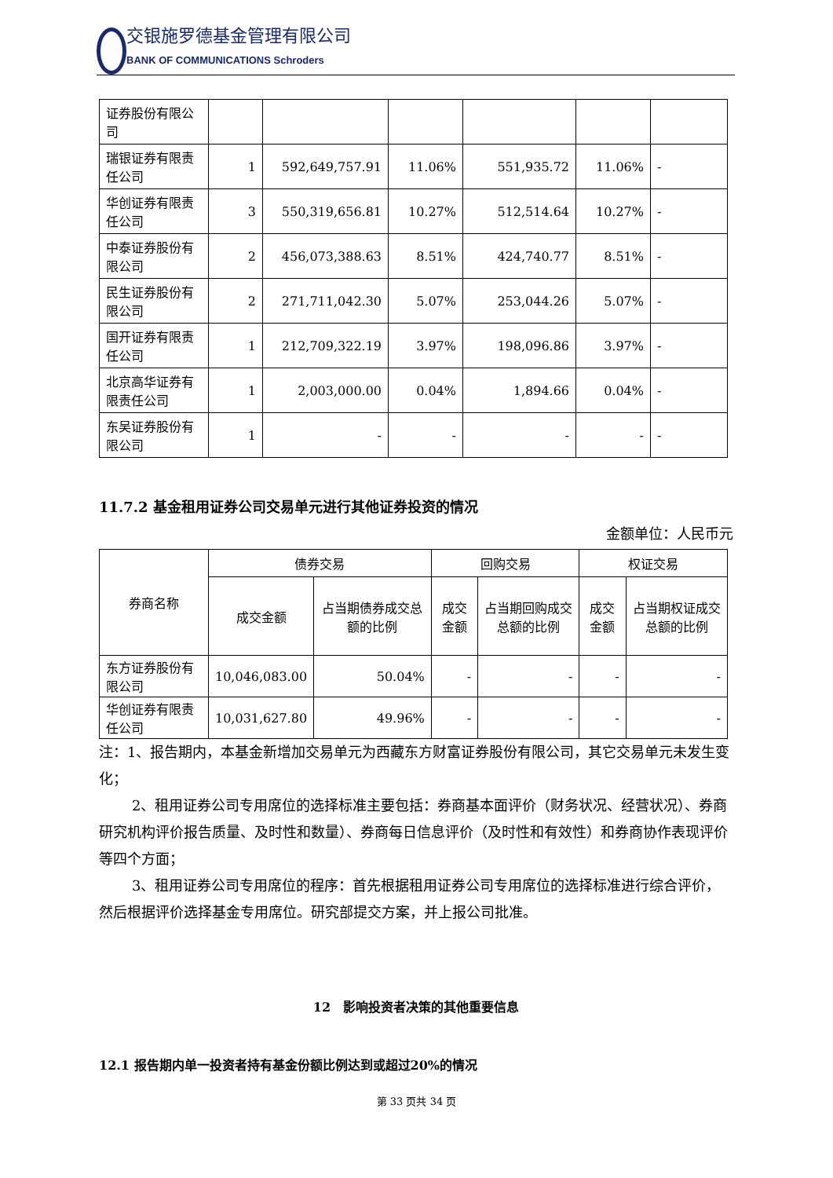交银施罗德基金管理有限公司
BANK OF COMMUNICATIONS Schroders
| 证券股份有限公司 | | | | | | |
| 瑞银证券有限责任公司 | 1 | 592,649,757.91 | 11.06% | 551,935.72 | 11.06% | - |
| 华创证券有限责任公司 | 3 | 550,319,656.81 | 10.27% | 512,514.64 | 10.27% | - |
| 中泰证券股份有限公司 | 2 | 456,073,388.63 | 8.51% | 424,740.77 | 8.51% | - |
| 民生证券股份有限公司 | 2 | 271,711,042.30 | 5.07% | 253,044.26 | 5.07% | - |
| 国开证券有限责任公司 | 1 | 212,709,322.19 | 3.97% | 198,096.86 | 3.97% | - |
| 北京高华证券有限责任公司 | 1 | 2,003,000.00 | 0.04% | 1,894.66 | 0.04% | - |
| 东吴证券股份有限公司 | 1 | - | - | - | - | - |
11.7.2 基金租用证券公司交易单元进行其他证券投资的情况
金额单位：人民币元
| 券商名称 | 债券交易 | | 回购交易 | | 权证交易 | |
| --- | --- | --- | --- | --- | --- | --- |
| | 成交金额 | 占当期债券成交总额的比例 | 成交金额 | 占当期回购成交总额的比例 | 成交金额 | 占当期权证成交总额的比例 |
| 东方证券股份有限公司 | 10,046,083.00 | 50.04% | - | - | - | - |
| 华创证券有限责任公司 | 10,031,627.80 | 49.96% | - | - | - | - |
注：1、报告期内，本基金新增加交易单元为西藏东方财富证券股份有限公司，其它交易单元未发生变化；
2、租用证券公司专用席位的选择标准主要包括：券商基本面评价（财务状况、经营状况）、券商研究机构评价报告质量、及时性和数量）、券商每日信息评价（及时性和有效性）和券商协作表现评价等四个方面；
3、租用证券公司专用席位的程序：首先根据租用证券公司专用席位的选择标准进行综合评价，然后根据评价选择基金专用席位。研究部提交方案，并上报公司批准。
12　影响投资者决策的其他重要信息
12.1 报告期内单一投资者持有基金份额比例达到或超过20%的情况
第 33 页共 34 页